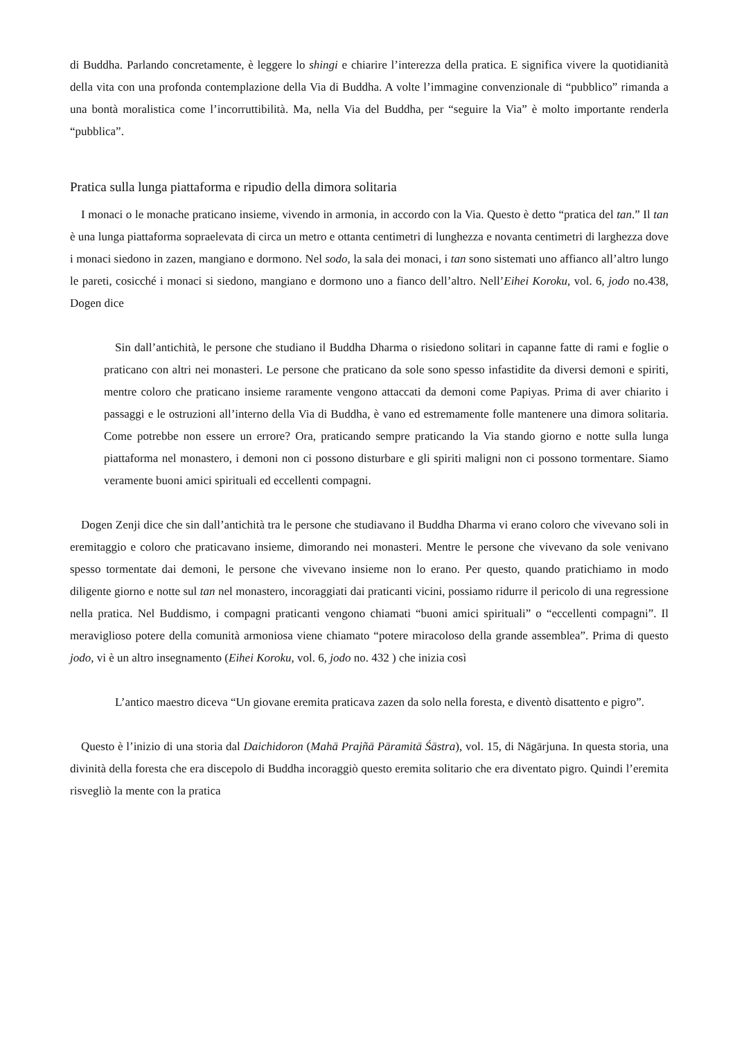di Buddha. Parlando concretamente, è leggere lo shingi e chiarire l’interezza della pratica. E significa vivere la quotidianità della vita con una profonda contemplazione della Via di Buddha. A volte l’immagine convenzionale di “pubblico” rimanda a una bontà moralistica come l’incorruttibilità. Ma, nella Via del Buddha, per “seguire la Via” è molto importante renderla “pubblica”.
Pratica sulla lunga piattaforma e ripudio della dimora solitaria
I monaci o le monache praticano insieme, vivendo in armonia, in accordo con la Via. Questo è detto “pratica del tan.” Il tan è una lunga piattaforma sopraelevata di circa un metro e ottanta centimetri di lunghezza e novanta centimetri di larghezza dove i monaci siedono in zazen, mangiano e dormono. Nel sodo, la sala dei monaci, i tan sono sistemati uno affianco all’altro lungo le pareti, cosicché i monaci si siedono, mangiano e dormono uno a fianco dell’altro. Nell’Eihei Koroku, vol. 6, jodo no.438, Dogen dice
Sin dall’antichità, le persone che studiano il Buddha Dharma o risiedono solitari in capanne fatte di rami e foglie o praticano con altri nei monasteri. Le persone che praticano da sole sono spesso infastidite da diversi demoni e spiriti, mentre coloro che praticano insieme raramente vengono attaccati da demoni come Papiyas. Prima di aver chiarito i passaggi e le ostruzioni all’interno della Via di Buddha, è vano ed estremamente folle mantenere una dimora solitaria. Come potrebbe non essere un errore? Ora, praticando sempre praticando la Via stando giorno e notte sulla lunga piattaforma nel monastero, i demoni non ci possono disturbare e gli spiriti maligni non ci possono tormentare. Siamo veramente buoni amici spirituali ed eccellenti compagni.
Dogen Zenji dice che sin dall’antichità tra le persone che studiavano il Buddha Dharma vi erano coloro che vivevano soli in eremitaggio e coloro che praticavano insieme, dimorando nei monasteri. Mentre le persone che vivevano da sole venivano spesso tormentate dai demoni, le persone che vivevano insieme non lo erano. Per questo, quando pratichiamo in modo diligente giorno e notte sul tan nel monastero, incoraggiati dai praticanti vicini, possiamo ridurre il pericolo di una regressione nella pratica. Nel Buddismo, i compagni praticanti vengono chiamati “buoni amici spirituali” o “eccellenti compagni”. Il meraviglioso potere della comunità armoniosa viene chiamato “potere miracoloso della grande assemblea”. Prima di questo jodo, vi è un altro insegnamento (Eihei Koroku, vol. 6, jodo no. 432 ) che inizia così
L’antico maestro diceva “Un giovane eremita praticava zazen da solo nella foresta, e diventò disattento e pigro”.
Questo è l’inizio di una storia dal Daichidoron (Mahā Prajñā Pāramitā Śāstra), vol. 15, di Nāgārjuna. In questa storia, una divinità della foresta che era discepolo di Buddha incoraggiò questo eremita solitario che era diventato pigro. Quindi l’eremita risvegliò la mente con la pratica